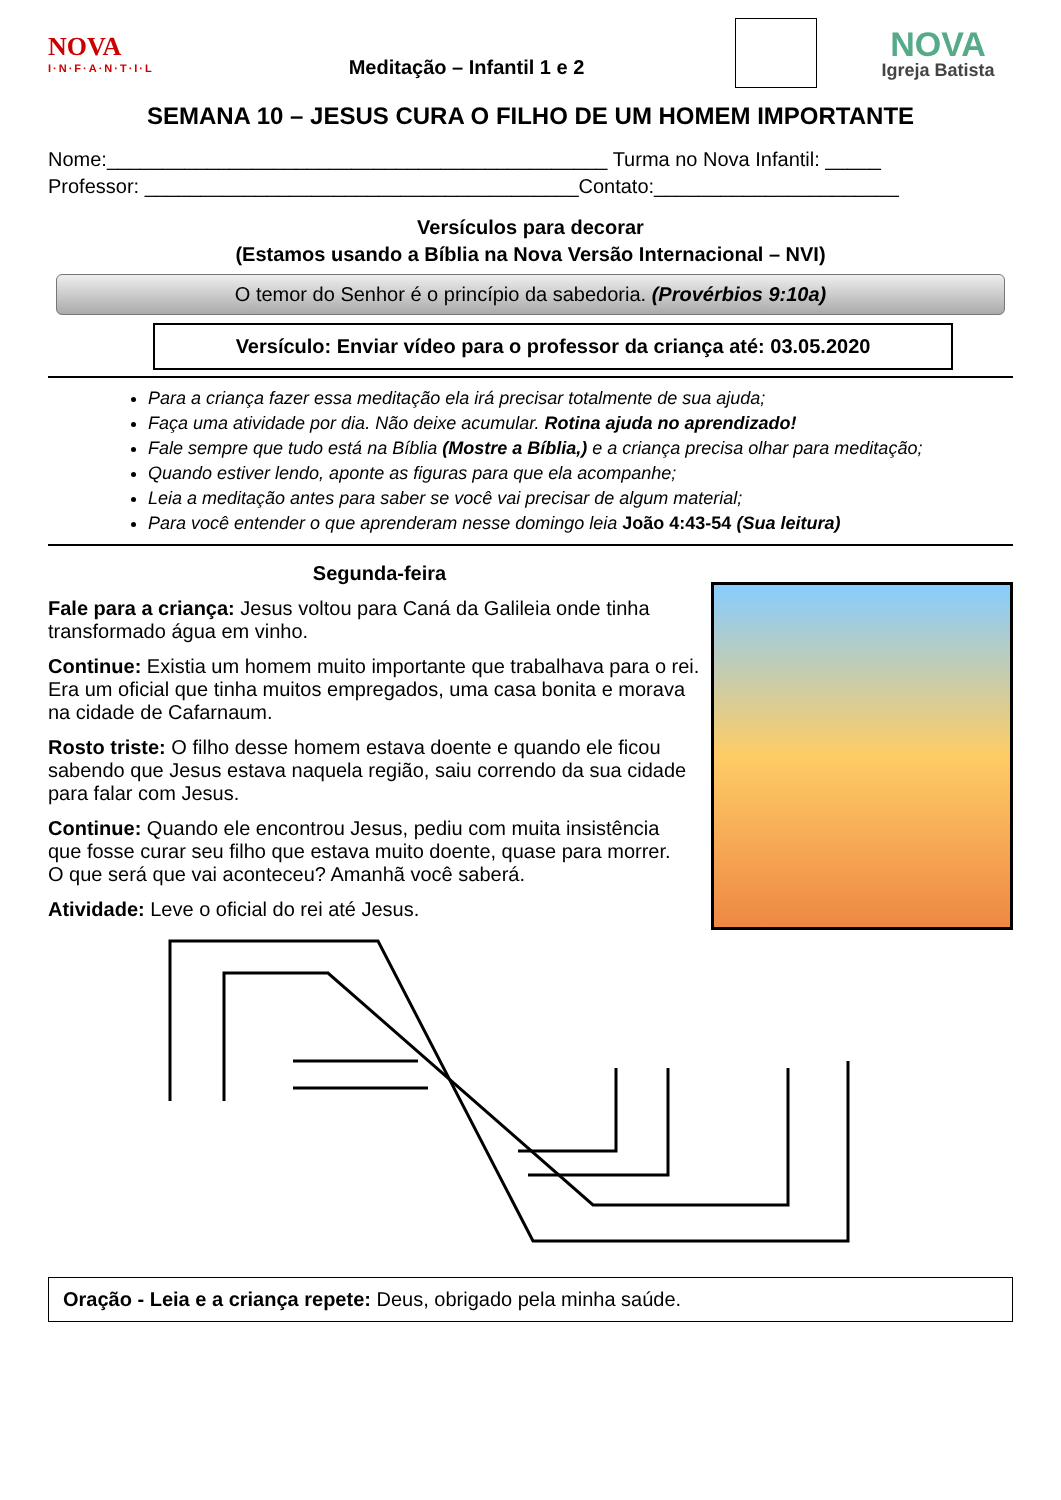NOVA
I·N·F·A·N·T·I·L
Meditação – Infantil 1 e 2
NOVA
Igreja Batista
SEMANA 10 – JESUS CURA O FILHO DE UM HOMEM IMPORTANTE
Nome:_____________________________________________ Turma no Nova Infantil: _____
Professor: _______________________________________Contato:______________________
Versículos para decorar
(Estamos usando a Bíblia na Nova Versão Internacional – NVI)
O temor do Senhor é o princípio da sabedoria. (Provérbios 9:10a)
Versículo: Enviar vídeo para o professor da criança até: 03.05.2020
Para a criança fazer essa meditação ela irá precisar totalmente de sua ajuda;
Faça uma atividade por dia. Não deixe acumular. Rotina ajuda no aprendizado!
Fale sempre que tudo está na Bíblia (Mostre a Bíblia,) e a criança precisa olhar para meditação;
Quando estiver lendo, aponte as figuras para que ela acompanhe;
Leia a meditação antes para saber se você vai precisar de algum material;
Para você entender o que aprenderam nesse domingo leia João 4:43-54 (Sua leitura)
Segunda-feira
Fale para a criança: Jesus voltou para Caná da Galileia onde tinha transformado água em vinho.
Continue: Existia um homem muito importante que trabalhava para o rei. Era um oficial que tinha muitos empregados, uma casa bonita e morava na cidade de Cafarnaum.
Rosto triste: O filho desse homem estava doente e quando ele ficou
sabendo que Jesus estava naquela região, saiu correndo da sua cidade para falar com Jesus.
Continue: Quando ele encontrou Jesus, pediu com muita insistência
que fosse curar seu filho que estava muito doente, quase para morrer.
O que será que vai aconteceu? Amanhã você saberá.
Atividade: Leve o oficial do rei até Jesus.
Oração - Leia e a criança repete: Deus, obrigado pela minha saúde.